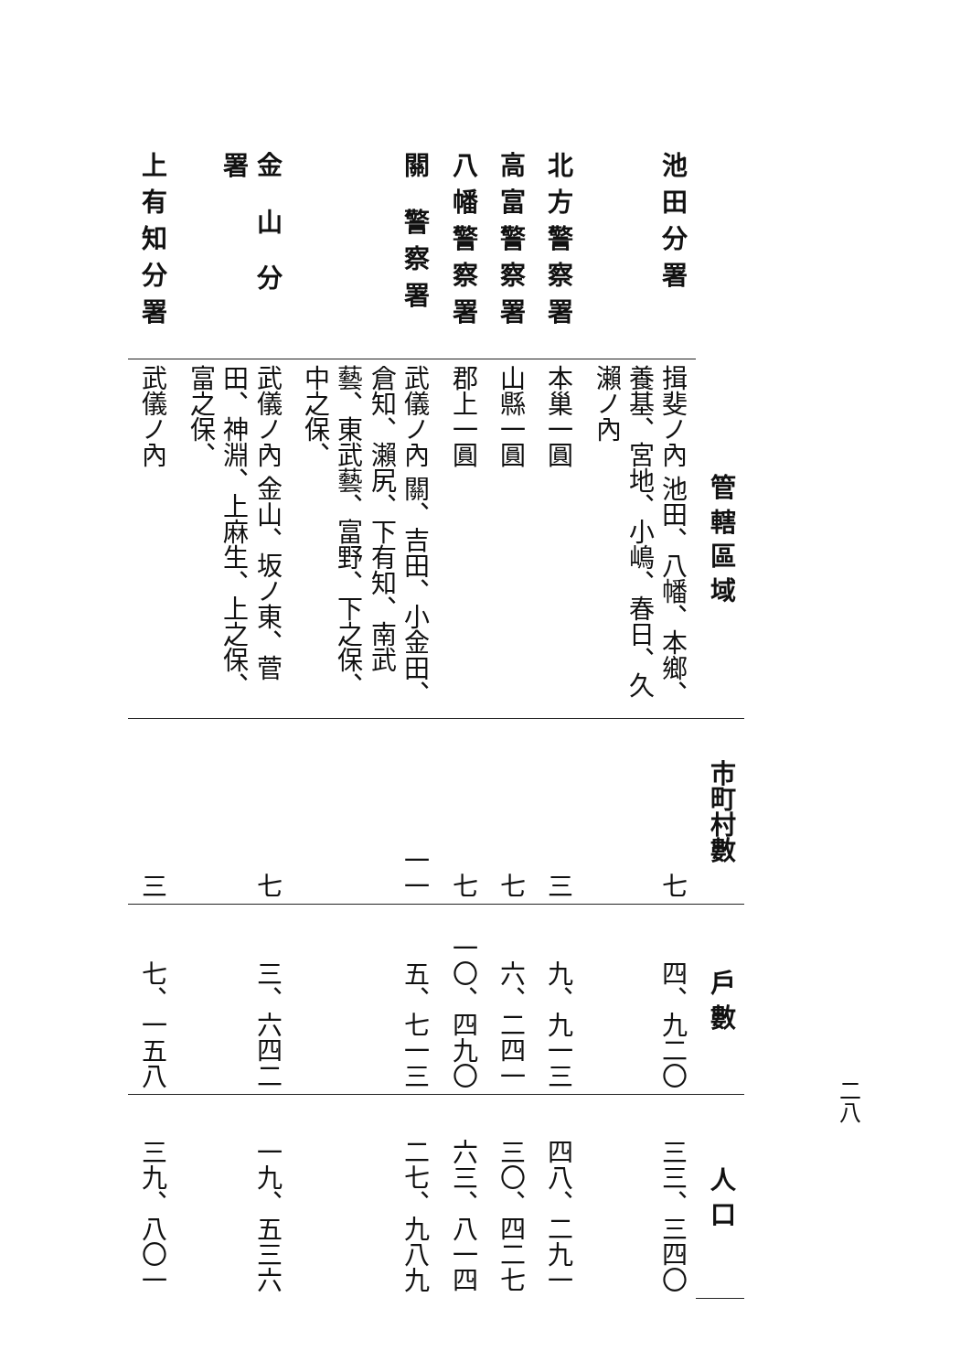二八
| | 管 轄 區 域 | 市町村數 | 戶 數 | 人 口 |
| 池田分署 | 揖斐ノ內 池田、八幡、本鄉、養基、宮地、小嶋、春日、久瀨ノ內 | 七 | 四、九二〇 | 三三、三四〇 |
| 北方警察署 | 本巢一圓 | 三 | 九、九一三 | 四八、二九一 |
| 高富警察署 | 山縣一圓 | 七 | 六、二四一 | 三〇、四二七 |
| 八幡警察署 | 郡上一圓 | 七 | 一〇、四九〇 | 六三、八一四 |
| 關 警察署 | 武儀ノ內 關、吉田、小金田、倉知、瀨尻、下有知、南武藝、東武藝、富野、下之保、中之保、 | 一一 | 五、七一三 | 二七、九八九 |
| 金 山 分 署 | 武儀ノ內 金山、坂ノ東、菅田、神淵、上麻生、上之保、富之保、 | 七 | 三、六四二 | 一九、五三六 |
| 上有知分署 | 武儀ノ內 | 三 | 七、一五八 | 三九、八〇一 |